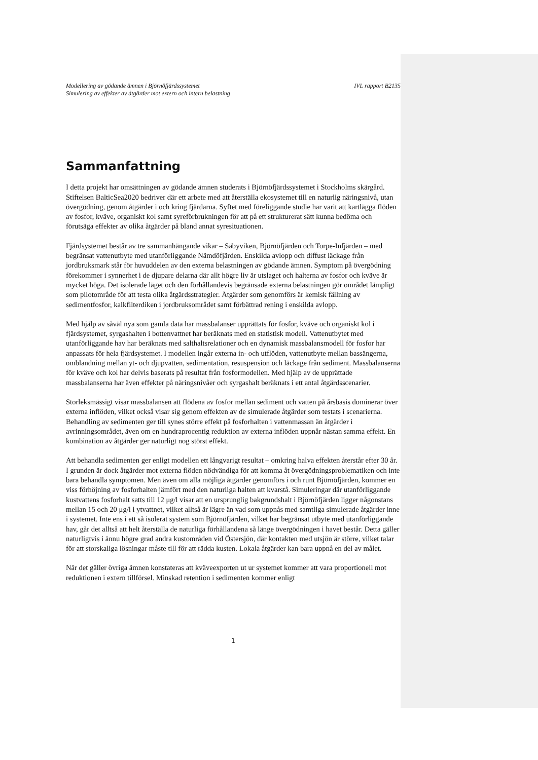Modellering av gödande ämnen i Björnöfjärdssystemet IVL rapport B2135
Simulering av effekter av åtgärder mot extern och intern belastning
Sammanfattning
I detta projekt har omsättningen av gödande ämnen studerats i Björnöfjärdssystemet i Stockholms skärgård. Stiftelsen BalticSea2020 bedriver där ett arbete med att återställa ekosystemet till en naturlig näringsnivå, utan övergödning, genom åtgärder i och kring fjärdarna. Syftet med föreliggande studie har varit att kartlägga flöden av fosfor, kväve, organiskt kol samt syreförbrukningen för att på ett strukturerat sätt kunna bedöma och förutsäga effekter av olika åtgärder på bland annat syresituationen.
Fjärdsystemet består av tre sammanhängande vikar – Säbyviken, Björnöfjärden och Torpe-Infjärden – med begränsat vattenutbyte med utanförliggande Nämdöfjärden. Enskilda avlopp och diffust läckage från jordbruksmark står för huvuddelen av den externa belastningen av gödande ämnen. Symptom på övergödning förekommer i synnerhet i de djupare delarna där allt högre liv är utslaget och halterna av fosfor och kväve är mycket höga. Det isolerade läget och den förhållandevis begränsade externa belastningen gör området lämpligt som pilotområde för att testa olika åtgärdsstrategier. Åtgärder som genomförs är kemisk fällning av sedimentfosfor, kalkfilterdiken i jordbruksområdet samt förbättrad rening i enskilda avlopp.
Med hjälp av såväl nya som gamla data har massbalanser upprättats för fosfor, kväve och organiskt kol i fjärdsystemet, syrgashalten i bottenvattnet har beräknats med en statistisk modell. Vattenutbytet med utanförliggande hav har beräknats med salthaltsrelationer och en dynamisk massbalansmodell för fosfor har anpassats för hela fjärdsystemet. I modellen ingår externa in- och utflöden, vattenutbyte mellan bassängerna, omblandning mellan yt- och djupvatten, sedimentation, resuspension och läckage från sediment. Massbalanserna för kväve och kol har delvis baserats på resultat från fosformodellen. Med hjälp av de upprättade massbalanserna har även effekter på näringsnivåer och syrgashalt beräknats i ett antal åtgärdsscenarier.
Storleksmässigt visar massbalansen att flödena av fosfor mellan sediment och vatten på årsbasis dominerar över externa inflöden, vilket också visar sig genom effekten av de simulerade åtgärder som testats i scenarierna. Behandling av sedimenten ger till synes större effekt på fosforhalten i vattenmassan än åtgärder i avrinningsområdet, även om en hundraprocentig reduktion av externa inflöden uppnår nästan samma effekt. En kombination av åtgärder ger naturligt nog störst effekt.
Att behandla sedimenten ger enligt modellen ett långvarigt resultat – omkring halva effekten återstår efter 30 år. I grunden är dock åtgärder mot externa flöden nödvändiga för att komma åt övergödningsproblematiken och inte bara behandla symptomen. Men även om alla möjliga åtgärder genomförs i och runt Björnöfjärden, kommer en viss förhöjning av fosforhalten jämfört med den naturliga halten att kvarstå. Simuleringar där utanförliggande kustvattens fosforhalt satts till 12 μg/l visar att en ursprunglig bakgrundshalt i Björnöfjärden ligger någonstans mellan 15 och 20 μg/l i ytvattnet, vilket alltså är lägre än vad som uppnås med samtliga simulerade åtgärder inne i systemet. Inte ens i ett så isolerat system som Björnöfjärden, vilket har begränsat utbyte med utanförliggande hav, går det alltså att helt återställa de naturliga förhållandena så länge övergödningen i havet består. Detta gäller naturligtvis i ännu högre grad andra kustområden vid Östersjön, där kontakten med utsjön är större, vilket talar för att storskaliga lösningar måste till för att rädda kusten. Lokala åtgärder kan bara uppnå en del av målet.
När det gäller övriga ämnen konstateras att kväveexporten ut ur systemet kommer att vara proportionell mot reduktionen i extern tillförsel. Minskad retention i sedimenten kommer enligt
1